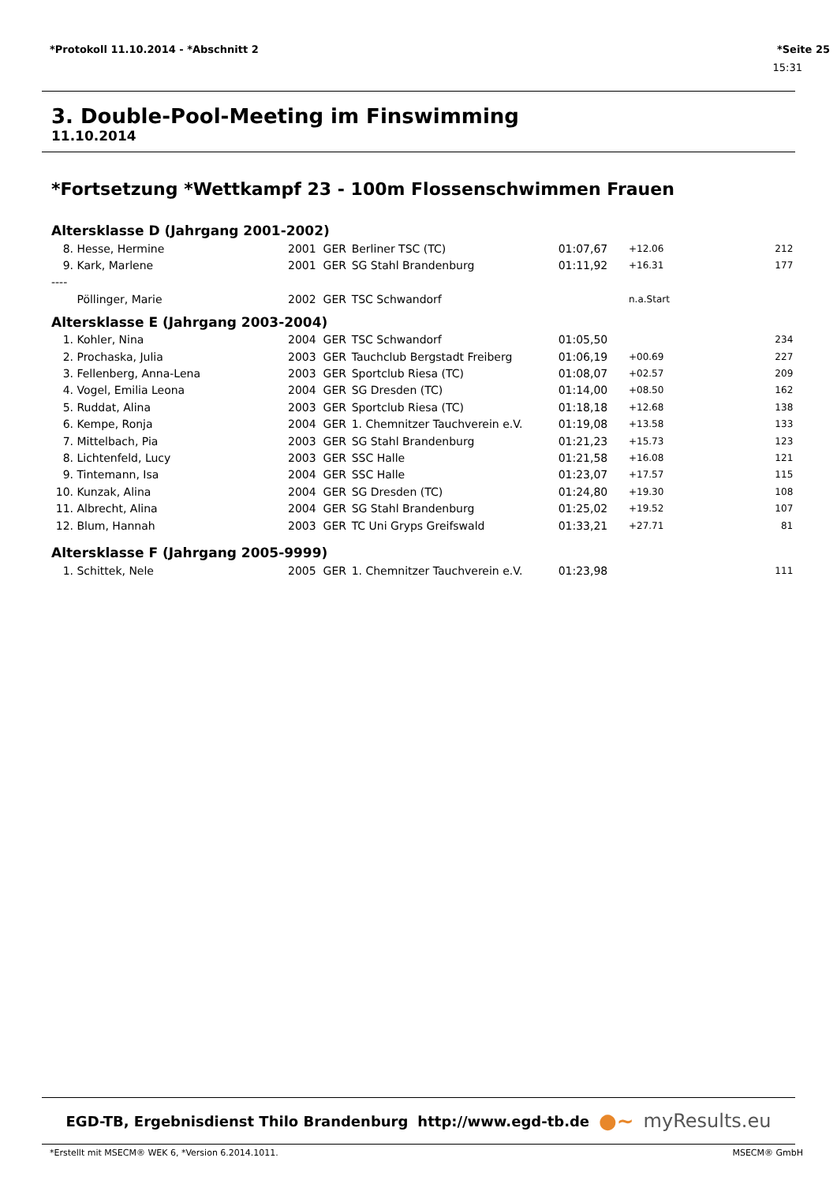*Protokoll 11.10.2014 - *Abschnitt 2 *Seite 25
15:31
3. Double-Pool-Meeting im Finswimming
11.10.2014
*Fortsetzung *Wettkampf 23 - 100m Flossenschwimmen Frauen
Altersklasse D (Jahrgang 2001-2002)
| 8. | Hesse, Hermine | 2001 | GER | Berliner TSC (TC) | 01:07,67 | +12.06 | 212 |
| 9. | Kark, Marlene | 2001 | GER | SG Stahl Brandenburg | 01:11,92 | +16.31 | 177 |
| ---- | | | | | | | |
| | Pöllinger, Marie | 2002 | GER | TSC Schwandorf | | n.a.Start | |
Altersklasse E (Jahrgang 2003-2004)
| 1. | Kohler, Nina | 2004 | GER | TSC Schwandorf | 01:05,50 | | 234 |
| 2. | Prochaska, Julia | 2003 | GER | Tauchclub Bergstadt Freiberg | 01:06,19 | +00.69 | 227 |
| 3. | Fellenberg, Anna-Lena | 2003 | GER | Sportclub Riesa (TC) | 01:08,07 | +02.57 | 209 |
| 4. | Vogel, Emilia Leona | 2004 | GER | SG Dresden (TC) | 01:14,00 | +08.50 | 162 |
| 5. | Ruddat, Alina | 2003 | GER | Sportclub Riesa (TC) | 01:18,18 | +12.68 | 138 |
| 6. | Kempe, Ronja | 2004 | GER | 1. Chemnitzer Tauchverein e.V. | 01:19,08 | +13.58 | 133 |
| 7. | Mittelbach, Pia | 2003 | GER | SG Stahl Brandenburg | 01:21,23 | +15.73 | 123 |
| 8. | Lichtenfeld, Lucy | 2003 | GER | SSC Halle | 01:21,58 | +16.08 | 121 |
| 9. | Tintemann, Isa | 2004 | GER | SSC Halle | 01:23,07 | +17.57 | 115 |
| 10. | Kunzak, Alina | 2004 | GER | SG Dresden (TC) | 01:24,80 | +19.30 | 108 |
| 11. | Albrecht, Alina | 2004 | GER | SG Stahl Brandenburg | 01:25,02 | +19.52 | 107 |
| 12. | Blum, Hannah | 2003 | GER | TC Uni Gryps Greifswald | 01:33,21 | +27.71 | 81 |
Altersklasse F (Jahrgang 2005-9999)
| 1. | Schittek, Nele | 2005 | GER | 1. Chemnitzer Tauchverein e.V. | 01:23,98 | | 111 |
EGD-TB, Ergebnisdienst Thilo Brandenburg http://www.egd-tb.de ●~ myResults.eu
*Erstellt mit MSECM® WEK 6, *Version 6.2014.1011. MSECM® GmbH